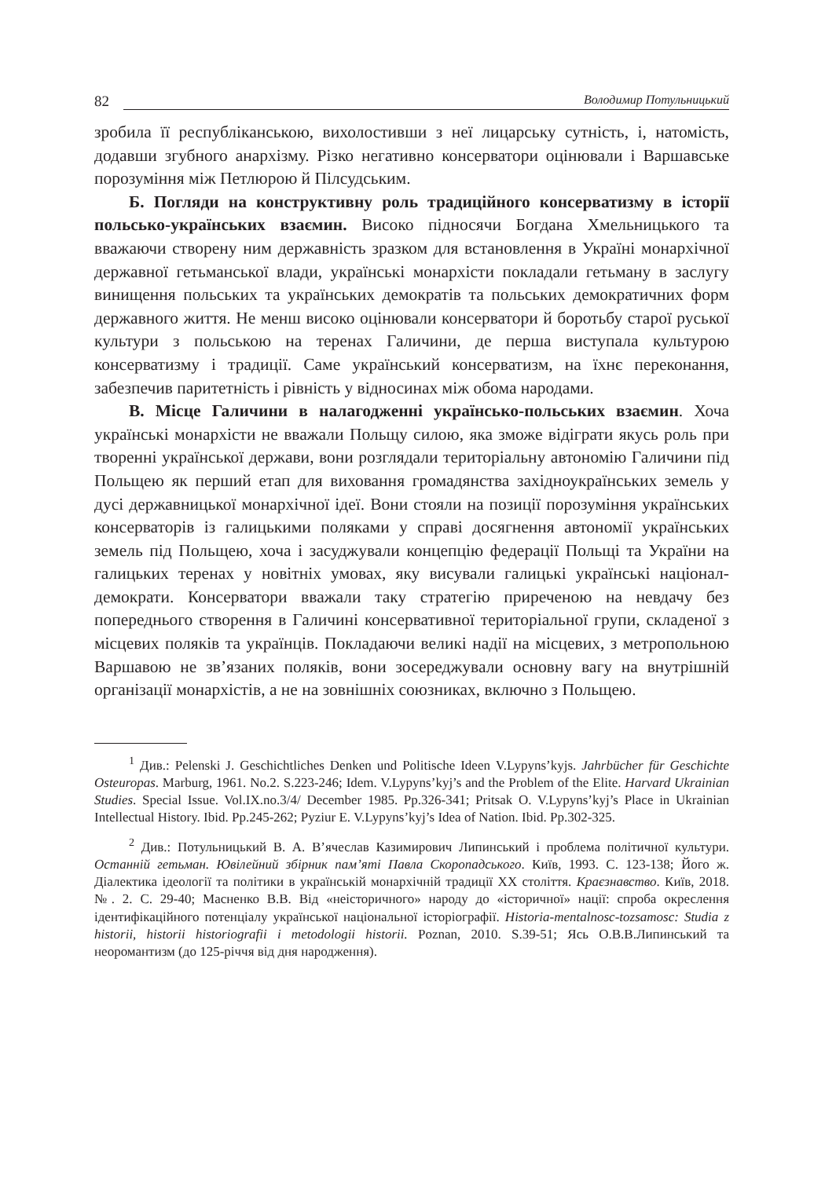82 Володимир Потульницький
зробила її республіканською, вихолостивши з неї лицарську сутність, і, натомість, додавши згубного анархізму. Різко негативно консерватори оцінювали і Варшавське порозуміння між Петлюрою й Пілсудським.
Б. Погляди на конструктивну роль традиційного консерватизму в історії польсько-українських взаємин. Високо підносячи Богдана Хмельницького та вважаючи створену ним державність зразком для встановлення в Україні монархічної державної гетьманської влади, українські монархісти покладали гетьману в заслугу винищення польських та українських демократів та польських демократичних форм державного життя. Не менш високо оцінювали консерватори й боротьбу старої руської культури з польською на теренах Галичини, де перша виступала культурою консерватизму і традиції. Саме український консерватизм, на їхнє переконання, забезпечив паритетність і рівність у відносинах між обома народами.
В. Місце Галичини в налагодженні українсько-польських взаємин. Хоча українські монархісти не вважали Польщу силою, яка зможе відіграти якусь роль при творенні української держави, вони розглядали територіальну автономію Галичини під Польщею як перший етап для виховання громадянства західноукраїнських земель у дусі державницької монархічної ідеї. Вони стояли на позиції порозуміння українських консерваторів із галицькими поляками у справі досягнення автономії українських земель під Польщею, хоча і засуджували концепцію федерації Польщі та України на галицьких теренах у новітніх умовах, яку висували галицькі українські націонал-демократи. Консерватори вважали таку стратегію приреченою на невдачу без попереднього створення в Галичині консервативної територіальної групи, складеної з місцевих поляків та українців. Покладаючи великі надії на місцевих, з метропольною Варшавою не зв’язаних поляків, вони зосереджували основну вагу на внутрішній організації монархістів, а не на зовнішніх союзниках, включно з Польщею.
<sup>1</sup> Див.: Pelenski J. Geschichtliches Denken und Politische Ideen V.Lypyns’kyjs. Jahrbücher für Geschichte Osteuropas. Marburg, 1961. No.2. S.223-246; Idem. V.Lypyns’kyj’s and the Problem of the Elite. Harvard Ukrainian Studies. Special Issue. Vol.IX.no.3/4/ December 1985. Pp.326-341; Pritsak O. V.Lypyns’kyj’s Place in Ukrainian Intellectual History. Ibid. Pp.245-262; Pyziur E. V.Lypyns’kyj’s Idea of Nation. Ibid. Pp.302-325.
<sup>2</sup> Див.: Потульницький В. А. В’ячеслав Казимирович Липинський і проблема політичної культури. Останній гетьман. Ювілейний збірник пам’яті Павла Скоропадського. Київ, 1993. С. 123-138; Його ж. Діалектика ідеології та політики в українській монархічній традиції ХХ століття. Краєзнавство. Київ, 2018. №. 2. С. 29-40; Масненко В.В. Від «неісторичного» народу до «історичної» нації: спроба окреслення ідентифікаційного потенціалу української національної історіографії. Historia-mentalnosc-tozsamosc: Studia z historii, historii historiografii i metodologii historii. Poznan, 2010. S.39-51; Ясь О.В.В.Липинський та неоромантизм (до 125-річчя від дня народження).